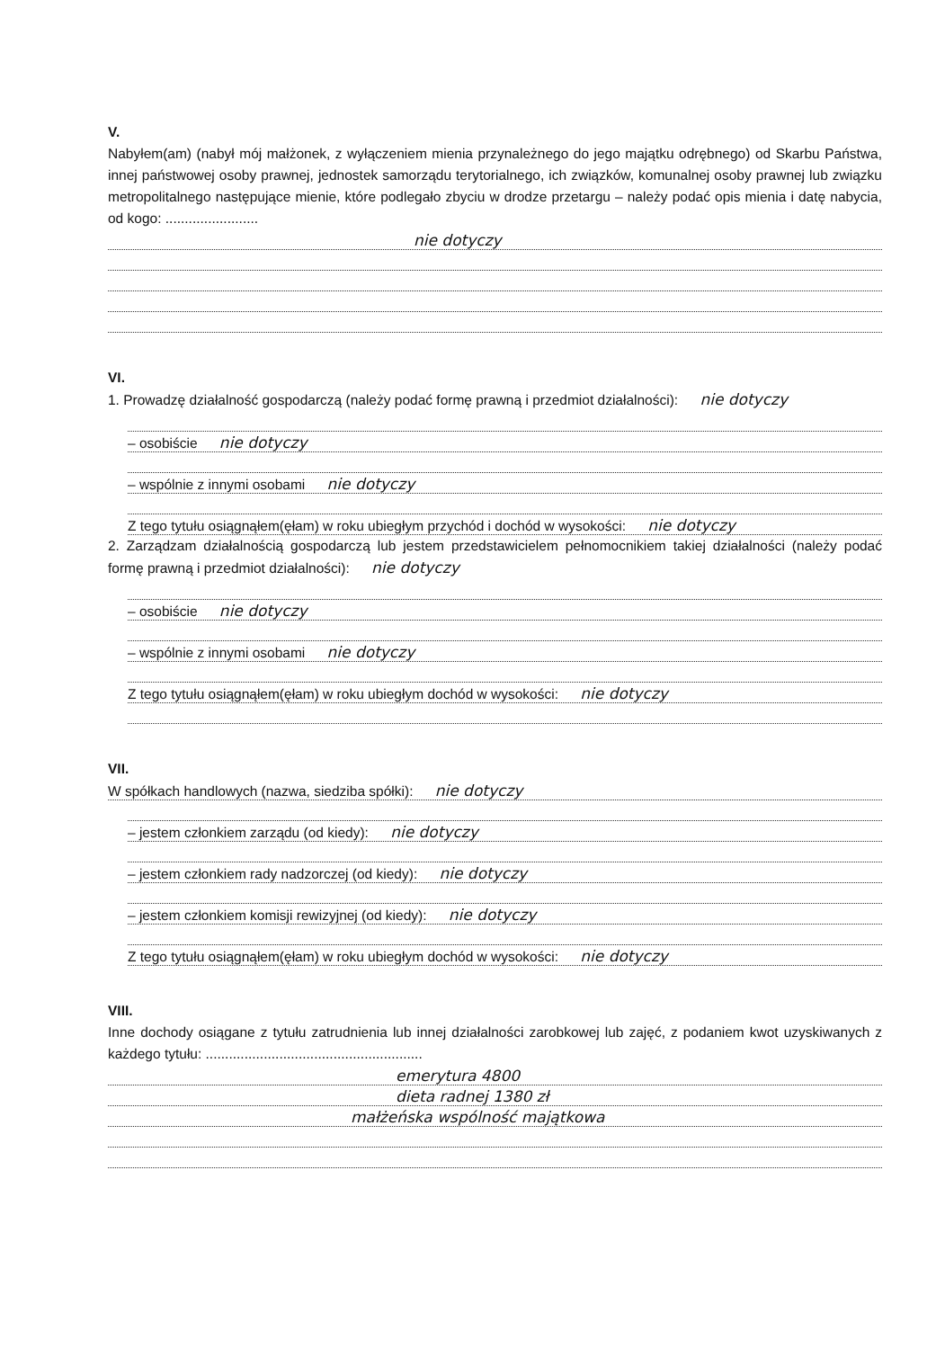V.
Nabyłem(am) (nabył mój małżonek, z wyłączeniem mienia przynależnego do jego majątku odrębnego) od Skarbu Państwa, innej państwowej osoby prawnej, jednostek samorządu terytorialnego, ich związków, komunalnej osoby prawnej lub związku metropolitalnego następujące mienie, które podlegało zbyciu w drodze przetargu – należy podać opis mienia i datę nabycia, od kogo: ........................
nie dotyczy
VI.
1. Prowadzę działalność gospodarczą (należy podać formę prawną i przedmiot działalności): nie dotyczy
– osobiście nie dotyczy
– wspólnie z innymi osobami nie dotyczy
Z tego tytułu osiągnąłem(ęłam) w roku ubiegłym przychód i dochód w wysokości: nie dotyczy
2. Zarządzam działalnością gospodarczą lub jestem przedstawicielem pełnomocnikiem takiej działalności (należy podać formę prawną i przedmiot działalności): nie dotyczy
– osobiście nie dotyczy
– wspólnie z innymi osobami nie dotyczy
Z tego tytułu osiągnąłem(ęłam) w roku ubiegłym dochód w wysokości: nie dotyczy
VII.
W spółkach handlowych (nazwa, siedziba spółki): nie dotyczy
– jestem członkiem zarządu (od kiedy): nie dotyczy
– jestem członkiem rady nadzorczej (od kiedy): nie dotyczy
– jestem członkiem komisji rewizyjnej (od kiedy): nie dotyczy
Z tego tytułu osiągnąłem(ęłam) w roku ubiegłym dochód w wysokości: nie dotyczy
VIII.
Inne dochody osiągane z tytułu zatrudnienia lub innej działalności zarobkowej lub zajęć, z podaniem kwot uzyskiwanych z każdego tytułu: ........................................................
emerytura 4800
dieta radnej 1380 zł
małżeńska wspólność majątkowa